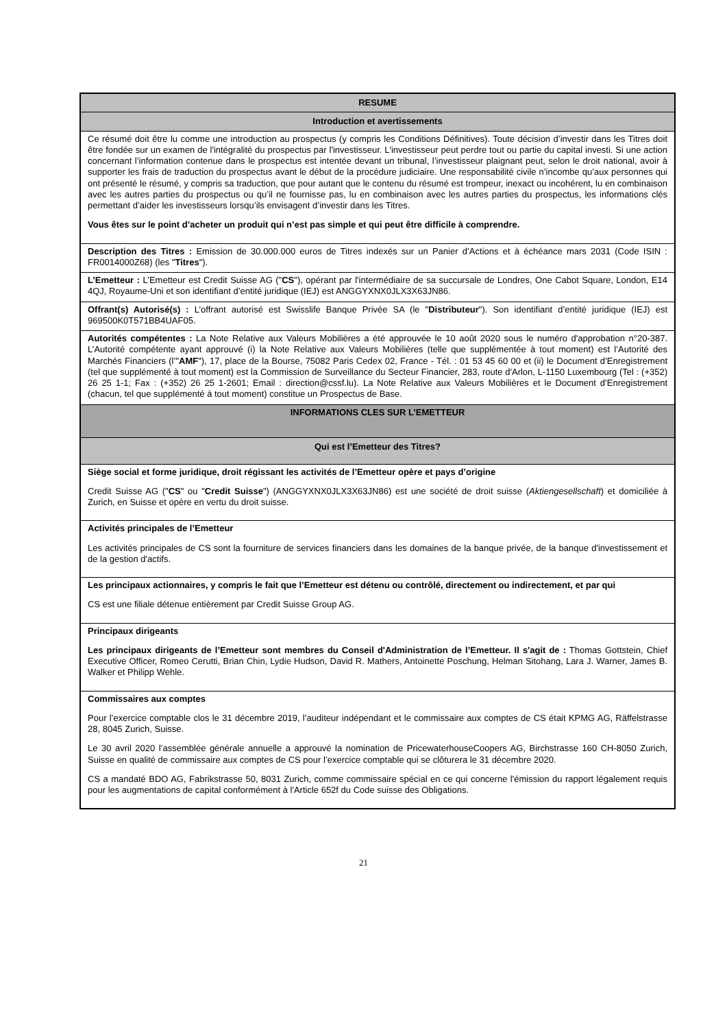| RESUME |
| Introduction et avertissements |
| Ce résumé doit être lu comme une introduction au prospectus (y compris les Conditions Définitives). Toute décision d’investir dans les Titres doit être fondée sur un examen de l'intégralité du prospectus par l'investisseur. L'investisseur peut perdre tout ou partie du capital investi. Si une action concernant l’information contenue dans le prospectus est intentée devant un tribunal, l’investisseur plaignant peut, selon le droit national, avoir à supporter les frais de traduction du prospectus avant le début de la procédure judiciaire. Une responsabilité civile n’incombe qu’aux personnes qui ont présenté le résumé, y compris sa traduction, que pour autant que le contenu du résumé est trompeur, inexact ou incohérent, lu en combinaison avec les autres parties du prospectus ou qu’il ne fournisse pas, lu en combinaison avec les autres parties du prospectus, les informations clés permettant d’aider les investisseurs lorsqu’ils envisagent d’investir dans les Titres. Vous êtes sur le point d’acheter un produit qui n’est pas simple et qui peut être difficile à comprendre. |
| Description des Titres : Emission de 30.000.000 euros de Titres indexés sur un Panier d’Actions et à échéance mars 2031 (Code ISIN : FR0014000Z68) (les " Titres "). |
| L’Emetteur : L’Emetteur est Credit Suisse AG (" CS "), opérant par l'intermédiaire de sa succursale de Londres, One Cabot Square, London, E14 4QJ, Royaume-Uni et son identifiant d’entité juridique (IEJ) est ANGGYXNX0JLX3X63JN86. |
| Offrant(s) Autorisé(s) : L’offrant autorisé est Swisslife Banque Privée SA (le " Distributeur "). Son identifiant d’entité juridique (IEJ) est 969500K0T571BB4UAF05. |
| Autorités compétentes : La Note Relative aux Valeurs Mobilières a été approuvée le 10 août 2020 sous le numéro d'approbation n°20-387. L’Autorité compétente ayant approuvé (i) la Note Relative aux Valeurs Mobilières (telle que supplémentée à tout moment) est l’Autorité des Marchés Financiers (l’" AMF "), 17, place de la Bourse, 75082 Paris Cedex 02, France - Tél. : 01 53 45 60 00 et (ii) le Document d’Enregistrement (tel que supplémenté à tout moment) est la Commission de Surveillance du Secteur Financier, 283, route d'Arlon, L-1150 Luxembourg (Tel : (+352) 26 25 1-1; Fax : (+352) 26 25 1-2601; Email : direction@cssf.lu). La Note Relative aux Valeurs Mobilières et le Document d’Enregistrement (chacun, tel que supplémenté à tout moment) constitue un Prospectus de Base. |
| INFORMATIONS CLES SUR L’EMETTEUR |
| Qui est l’Emetteur des Titres? |
| Siège social et forme juridique, droit régissant les activités de l’Emetteur opère et pays d’origine Credit Suisse AG (" CS " ou " Credit Suisse ") (ANGGYXNX0JLX3X63JN86) est une société de droit suisse ( Aktiengesellschaft ) et domiciliée à Zurich, en Suisse et opère en vertu du droit suisse. |
| Activités principales de l’Emetteur Les activités principales de CS sont la fourniture de services financiers dans les domaines de la banque privée, de la banque d'investissement et de la gestion d'actifs. |
| Les principaux actionnaires, y compris le fait que l’Emetteur est détenu ou contrôlé, directement ou indirectement, et par qui CS est une filiale détenue entièrement par Credit Suisse Group AG. |
| Principaux dirigeants Les principaux dirigeants de l’Emetteur sont membres du Conseil d'Administration de l’Emetteur. Il s'agit de : Thomas Gottstein, Chief Executive Officer, Romeo Cerutti, Brian Chin, Lydie Hudson, David R. Mathers, Antoinette Poschung, Helman Sitohang, Lara J. Warner, James B. Walker et Philipp Wehle. |
| Commissaires aux comptes Pour l’exercice comptable clos le 31 décembre 2019, l’auditeur indépendant et le commissaire aux comptes de CS était KPMG AG, Räffelstrasse 28, 8045 Zurich, Suisse. Le 30 avril 2020 l’assemblée générale annuelle a approuvé la nomination de PricewaterhouseCoopers AG, Birchstrasse 160 CH-8050 Zurich, Suisse en qualité de commissaire aux comptes de CS pour l’exercice comptable qui se clôturera le 31 décembre 2020. CS a mandaté BDO AG, Fabrikstrasse 50, 8031 Zurich, comme commissaire spécial en ce qui concerne l'émission du rapport légalement requis pour les augmentations de capital conformément à l'Article 652f du Code suisse des Obligations. |
21